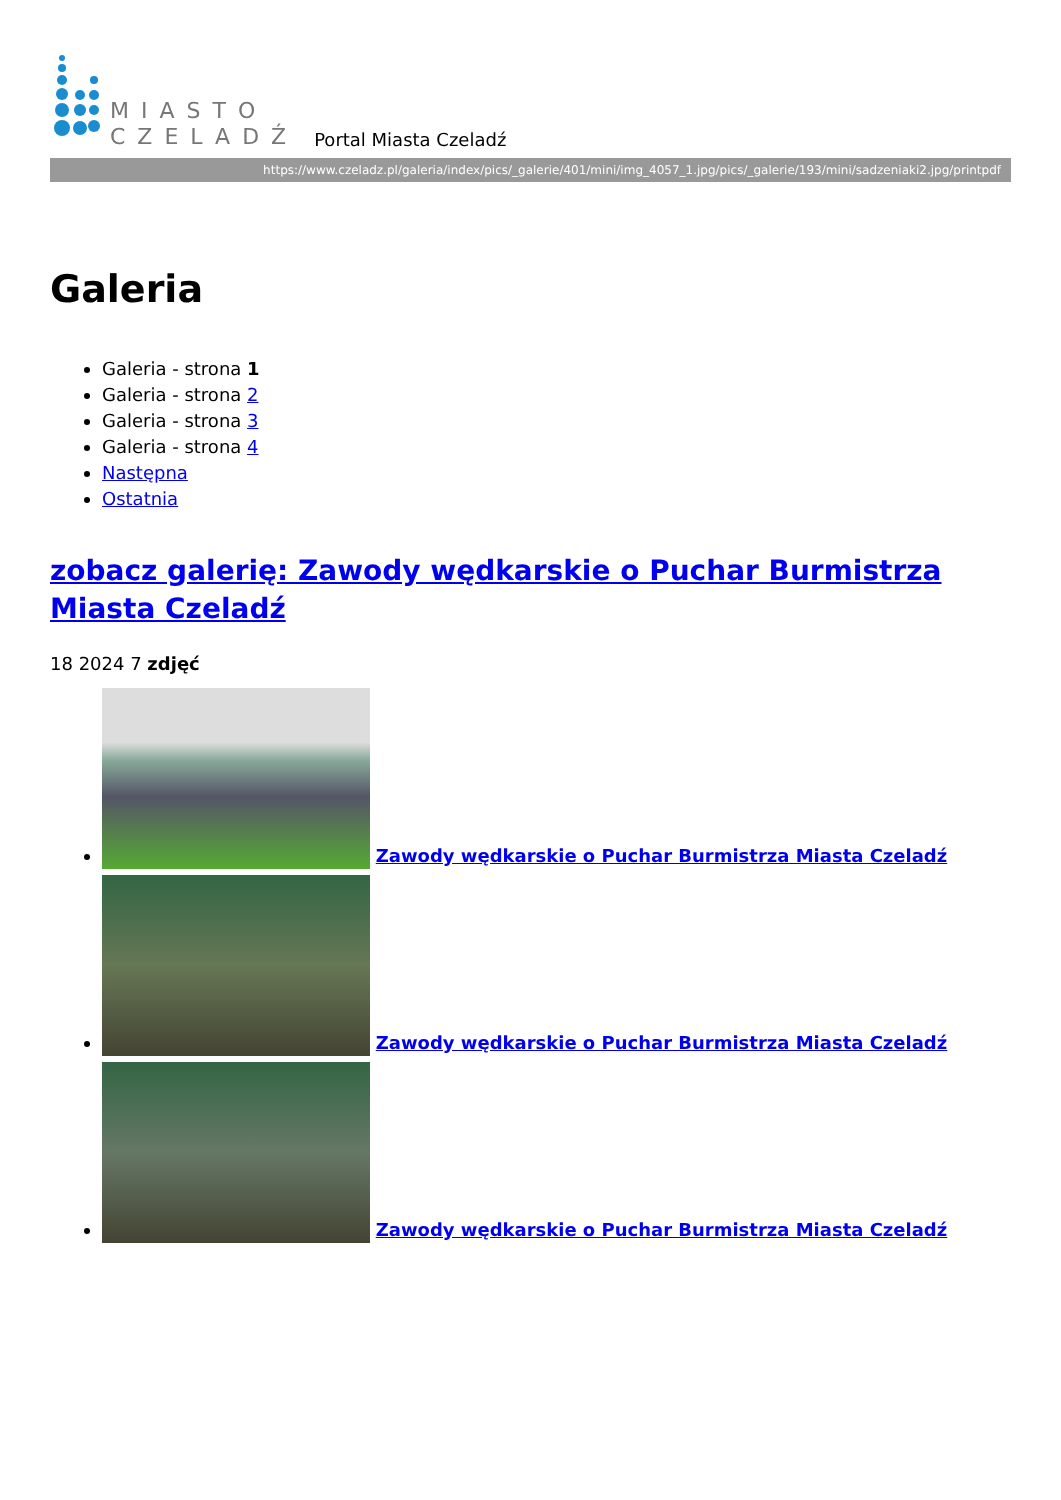MIASTO
CZELADŹ
Portal Miasta Czeladź
https://www.czeladz.pl/galeria/index/pics/_galerie/401/mini/img_4057_1.jpg/pics/_galerie/193/mini/sadzeniaki2.jpg/printpdf
Galeria
Galeria - strona 1
Galeria - strona 2
Galeria - strona 3
Galeria - strona 4
Następna
Ostatnia
zobacz galerię: Zawody wędkarskie o Puchar Burmistrza Miasta Czeladź
18 2024 7 zdjęć
Zawody wędkarskie o Puchar Burmistrza Miasta Czeladź
Zawody wędkarskie o Puchar Burmistrza Miasta Czeladź
Zawody wędkarskie o Puchar Burmistrza Miasta Czeladź